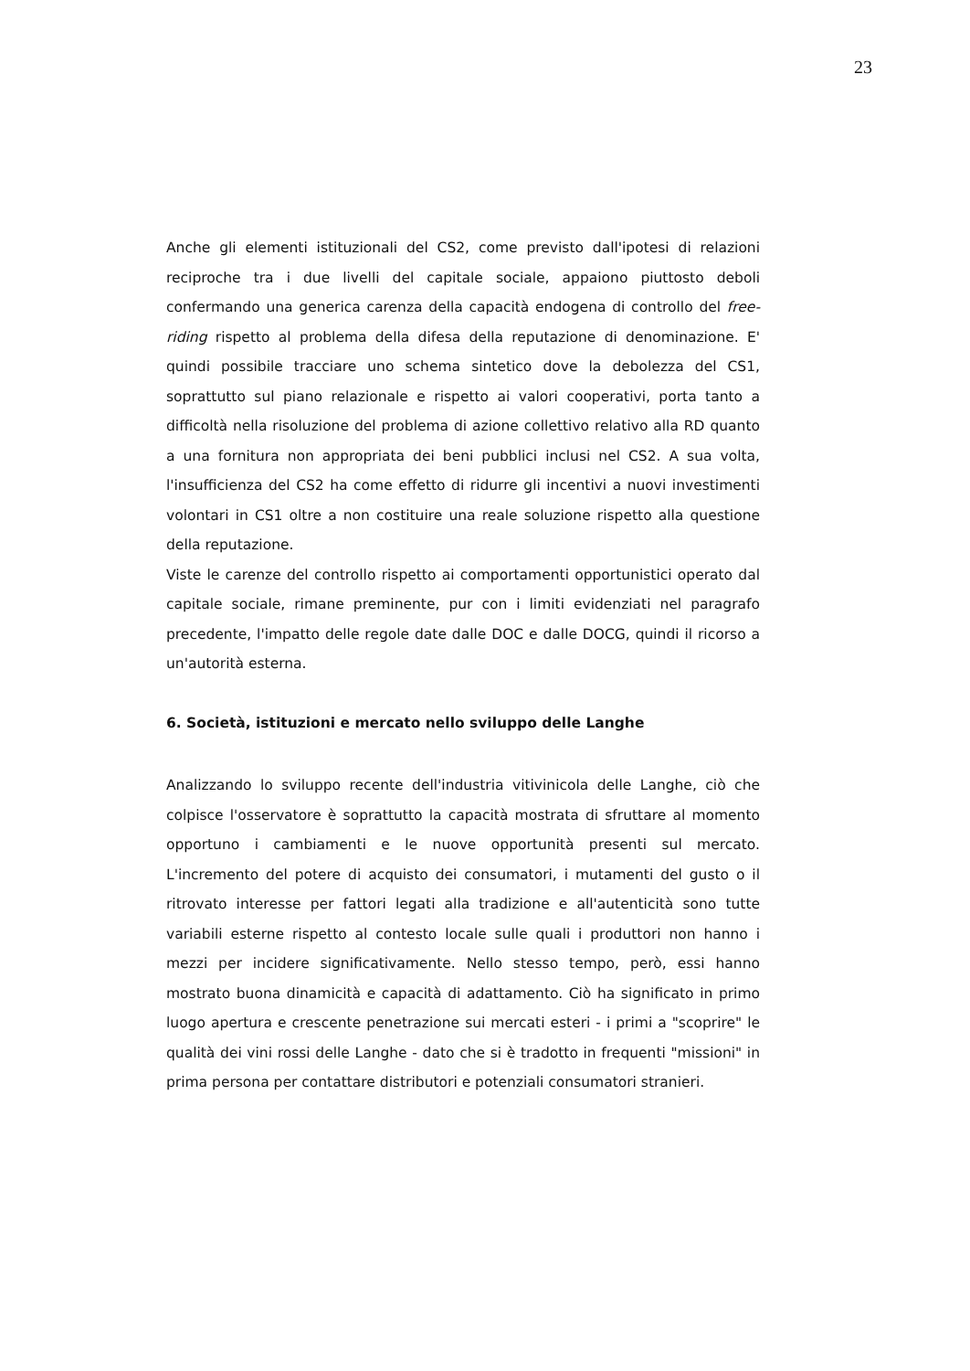23
Anche gli elementi istituzionali del CS2, come previsto dall'ipotesi di relazioni reciproche tra i due livelli del capitale sociale, appaiono piuttosto deboli confermando una generica carenza della capacità endogena di controllo del free-riding rispetto al problema della difesa della reputazione di denominazione. E' quindi possibile tracciare uno schema sintetico dove la debolezza del CS1, soprattutto sul piano relazionale e rispetto ai valori cooperativi, porta tanto a difficoltà nella risoluzione del problema di azione collettivo relativo alla RD quanto a una fornitura non appropriata dei beni pubblici inclusi nel CS2. A sua volta, l'insufficienza del CS2 ha come effetto di ridurre gli incentivi a nuovi investimenti volontari in CS1 oltre a non costituire una reale soluzione rispetto alla questione della reputazione.
Viste le carenze del controllo rispetto ai comportamenti opportunistici operato dal capitale sociale, rimane preminente, pur con i limiti evidenziati nel paragrafo precedente, l'impatto delle regole date dalle DOC e dalle DOCG, quindi il ricorso a un'autorità esterna.
6. Società, istituzioni e mercato nello sviluppo delle Langhe
Analizzando lo sviluppo recente dell'industria vitivinicola delle Langhe, ciò che colpisce l'osservatore è soprattutto la capacità mostrata di sfruttare al momento opportuno i cambiamenti e le nuove opportunità presenti sul mercato. L'incremento del potere di acquisto dei consumatori, i mutamenti del gusto o il ritrovato interesse per fattori legati alla tradizione e all'autenticità sono tutte variabili esterne rispetto al contesto locale sulle quali i produttori non hanno i mezzi per incidere significativamente. Nello stesso tempo, però, essi hanno mostrato buona dinamicità e capacità di adattamento. Ciò ha significato in primo luogo apertura e crescente penetrazione sui mercati esteri - i primi a "scoprire" le qualità dei vini rossi delle Langhe - dato che si è tradotto in frequenti "missioni" in prima persona per contattare distributori e potenziali consumatori stranieri.